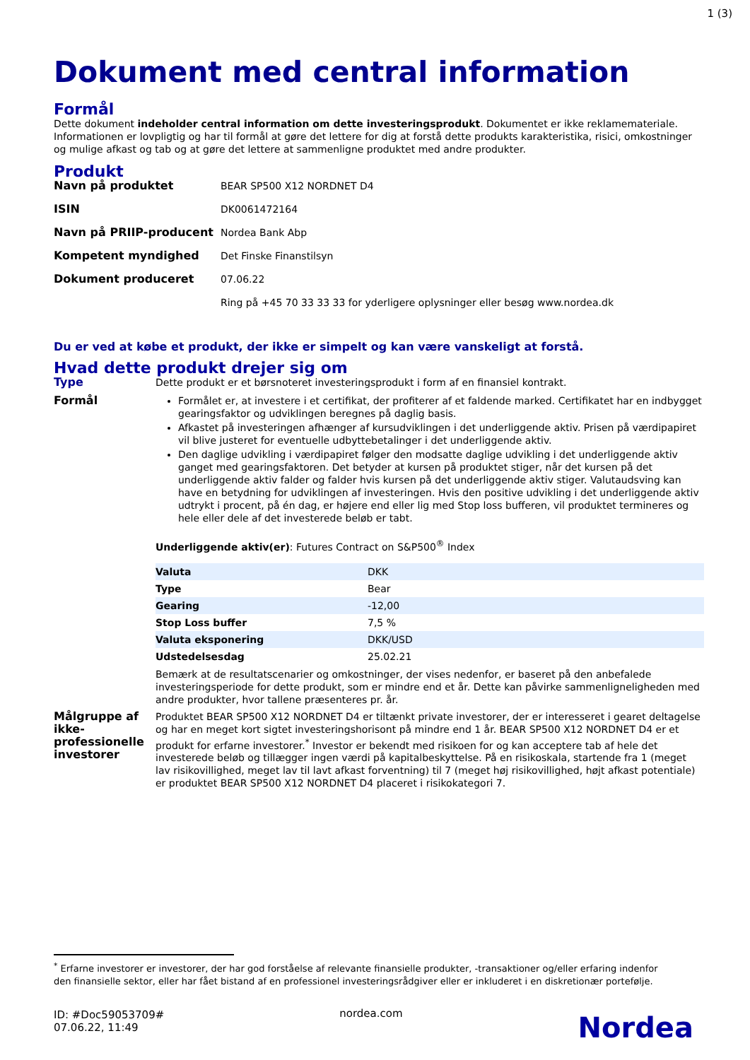1 (3)
Dokument med central information
Formål
Dette dokument indeholder central information om dette investeringsprodukt. Dokumentet er ikke reklamemateriale. Informationen er lovpligtig og har til formål at gøre det lettere for dig at forstå dette produkts karakteristika, risici, omkostninger og mulige afkast og tab og at gøre det lettere at sammenligne produktet med andre produkter.
Produkt
| Navn på produktet | BEAR SP500 X12 NORDNET D4 |
| ISIN | DK0061472164 |
| Navn på PRIIP-producent | Nordea Bank Abp |
| Kompetent myndighed | Det Finske Finanstilsyn |
| Dokument produceret | 07.06.22 |
| | Ring på +45 70 33 33 33 for yderligere oplysninger eller besøg www.nordea.dk |
Du er ved at købe et produkt, der ikke er simpelt og kan være vanskeligt at forstå.
Hvad dette produkt drejer sig om
Type Dette produkt er et børsnoteret investeringsprodukt i form af en finansiel kontrakt.
Formål Formålet er, at investere i et certifikat, der profiterer af et faldende marked. Certifikatet har en indbygget gearingsfaktor og udviklingen beregnes på daglig basis.
Afkastet på investeringen afhænger af kursudviklingen i det underliggende aktiv. Prisen på værdipapiret vil blive justeret for eventuelle udbyttebetalinger i det underliggende aktiv.
Den daglige udvikling i værdipapiret følger den modsatte daglige udvikling i det underliggende aktiv ganget med gearingsfaktoren. Det betyder at kursen på produktet stiger, når det kursen på det underliggende aktiv falder og falder hvis kursen på det underliggende aktiv stiger. Valutaudsving kan have en betydning for udviklingen af investeringen. Hvis den positive udvikling i det underliggende aktiv udtrykt i procent, på én dag, er højere end eller lig med Stop loss bufferen, vil produktet termineres og hele eller dele af det investerede beløb er tabt.
Underliggende aktiv(er): Futures Contract on S&P500<sup>®</sup> Index
| Valuta | DKK |
| Type | Bear |
| Gearing | -12,00 |
| Stop Loss buffer | 7,5 % |
| Valuta eksponering | DKK/USD |
| Udstedelsesdag | 25.02.21 |
Bemærk at de resultatscenarier og omkostninger, der vises nedenfor, er baseret på den anbefalede investeringsperiode for dette produkt, som er mindre end et år. Dette kan påvirke sammenligneligheden med andre produkter, hvor tallene præsenteres pr. år.
Målgruppe af ikke-professionelle investorer
Produktet BEAR SP500 X12 NORDNET D4 er tiltænkt private investorer, der er interesseret i gearet deltagelse og har en meget kort sigtet investeringshorisont på mindre end 1 år. BEAR SP500 X12 NORDNET D4 er et produkt for erfarne investorer.<sup>*</sup> Investor er bekendt med risikoen for og kan acceptere tab af hele det investerede beløb og tillægger ingen værdi på kapitalbeskyttelse. På en risikoskala, startende fra 1 (meget lav risikovillighed, meget lav til lavt afkast forventning) til 7 (meget høj risikovillighed, højt afkast potentiale) er produktet BEAR SP500 X12 NORDNET D4 placeret i risikokategori 7.
<sup>*</sup> Erfarne investorer er investorer, der har god forståelse af relevante finansielle produkter, -transaktioner og/eller erfaring indenfor den finansielle sektor, eller har fået bistand af en professionel investeringsrådgiver eller er inkluderet i en diskretionær portefølje.
ID: #Doc59053709#
07.06.22, 11:49
nordea.com
Nordea